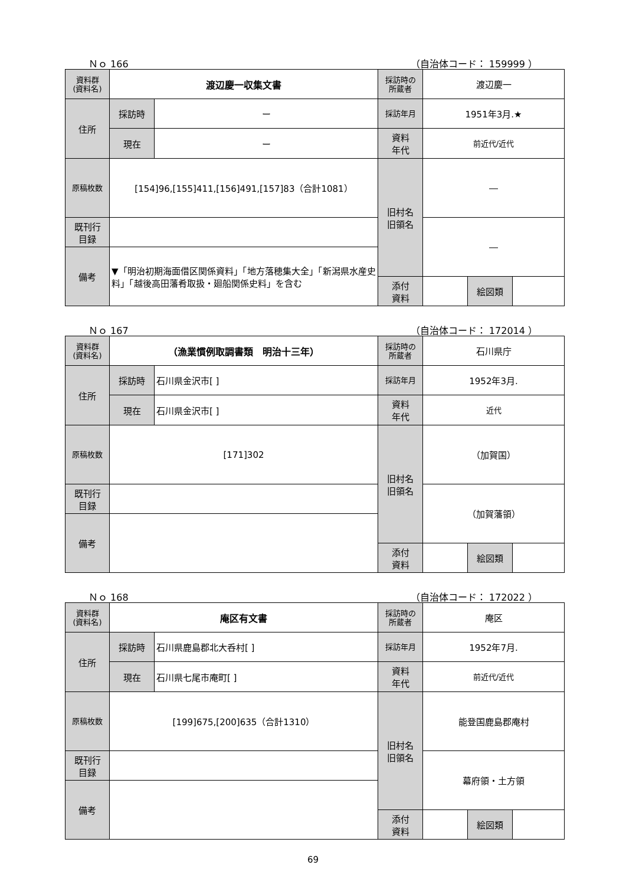Ｎｏ 166 （自治体コード： 159999 ）
| 資料群 (資料名) | 渡辺慶一収集文書 | | 採訪時の 所蔵者 | 渡辺慶一 | | |
| 住所 | 採訪時 | ー | 採訪年月 | 1951年3月.★ | | |
| | 現在 | ー | 資料 年代 | 前近代/近代 | | |
| 原稿枚数 | [154]96,[155]411,[156]491,[157]83（合計1081） | | 旧村名 旧領名 | ― | | |
| 既刊行 目録 | | | | ― | | |
| 備考 | ▼「明治初期海面借区関係資料」「地方落穂集大全」「新潟県水産史料」「越後高田藩肴取扱・廻船関係史料」を含む | | | | | |
| | | | 添付 資料 | | 絵図類 | |
Ｎｏ 167 （自治体コード： 172014 ）
| 資料群 (資料名) | （漁業慣例取調書類 明治十三年） | | 採訪時の 所蔵者 | 石川県庁 | | |
| 住所 | 採訪時 | 石川県金沢市[ ] | 採訪年月 | 1952年3月. | | |
| | 現在 | 石川県金沢市[ ] | 資料 年代 | 近代 | | |
| 原稿枚数 | [171]302 | | 旧村名 旧領名 | （加賀国） | | |
| 既刊行 目録 | | | | （加賀藩領） | | |
| 備考 | | | | | | |
| | | | 添付 資料 | | 絵図類 | |
Ｎｏ 168 （自治体コード： 172022 ）
| 資料群 (資料名) | 庵区有文書 | | 採訪時の 所蔵者 | 庵区 | | |
| 住所 | 採訪時 | 石川県鹿島郡北大呑村[ ] | 採訪年月 | 1952年7月. | | |
| | 現在 | 石川県七尾市庵町[ ] | 資料 年代 | 前近代/近代 | | |
| 原稿枚数 | [199]675,[200]635（合計1310） | | 旧村名 旧領名 | 能登国鹿島郡庵村 | | |
| 既刊行 目録 | | | | 幕府領・土方領 | | |
| 備考 | | | | | | |
| | | | 添付 資料 | | 絵図類 | |
69